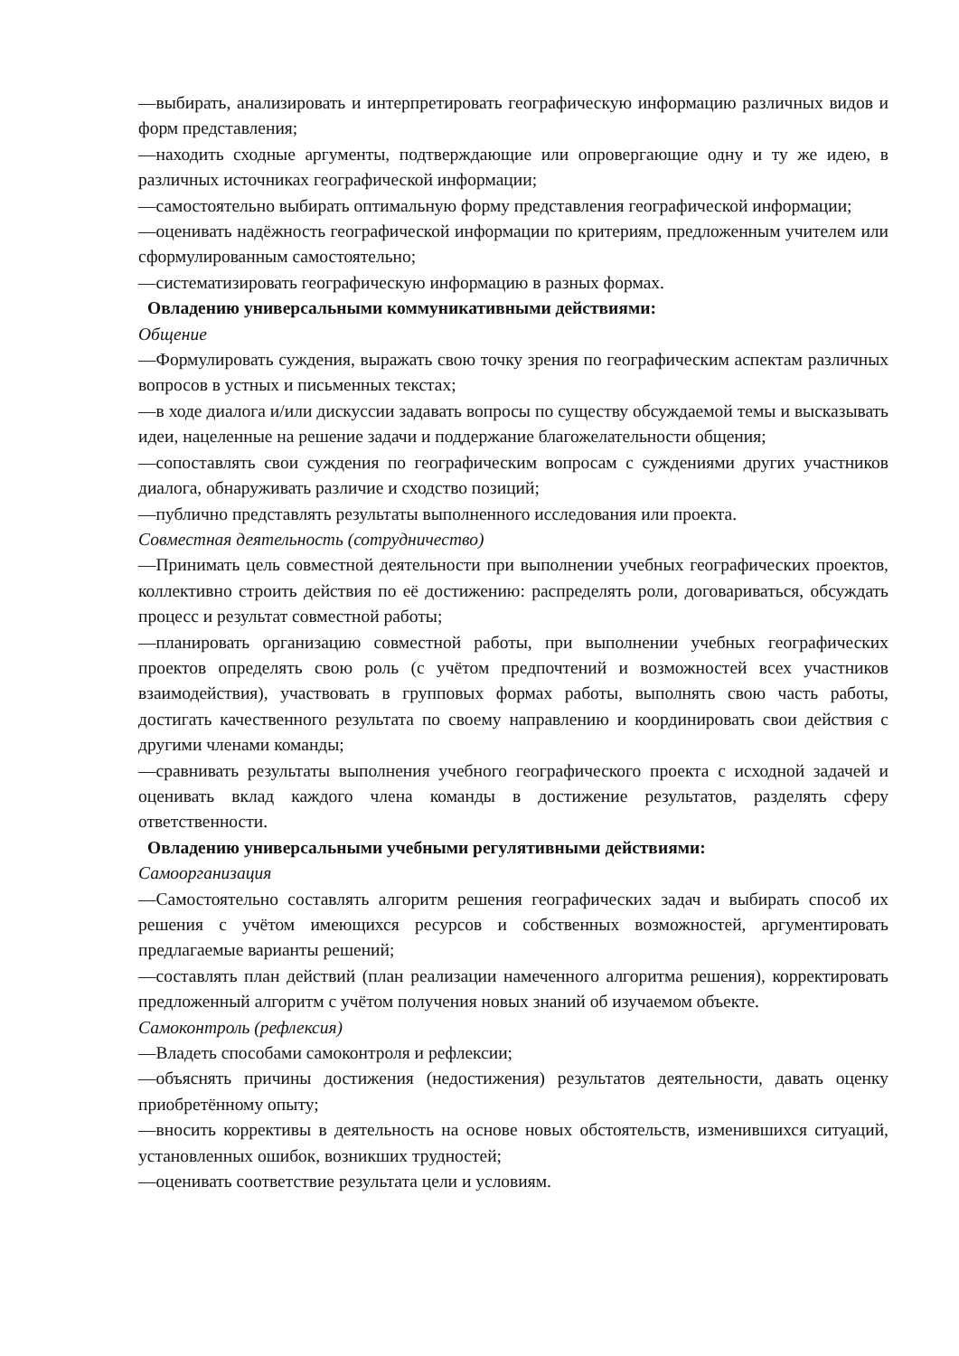—выбирать, анализировать и интерпретировать географическую информацию различных видов и форм представления;
—находить сходные аргументы, подтверждающие или опровергающие одну и ту же идею, в различных источниках географической информации;
—самостоятельно выбирать оптимальную форму представления географической информации;
—оценивать надёжность географической информации по критериям, предложенным учителем или сформулированным самостоятельно;
—систематизировать географическую информацию в разных формах.
Овладению универсальными коммуникативными действиями:
Общение
—Формулировать суждения, выражать свою точку зрения по географическим аспектам различных вопросов в устных и письменных текстах;
—в ходе диалога и/или дискуссии задавать вопросы по существу обсуждаемой темы и высказывать идеи, нацеленные на решение задачи и поддержание благожелательности общения;
—сопоставлять свои суждения по географическим вопросам с суждениями других участников диалога, обнаруживать различие и сходство позиций;
—публично представлять результаты выполненного исследования или проекта.
Совместная деятельность (сотрудничество)
—Принимать цель совместной деятельности при выполнении учебных географических проектов, коллективно строить действия по её достижению: распределять роли, договариваться, обсуждать процесс и результат совместной работы;
—планировать организацию совместной работы, при выполнении учебных географических проектов определять свою роль (с учётом предпочтений и возможностей всех участников взаимодействия), участвовать в групповых формах работы, выполнять свою часть работы, достигать качественного результата по своему направлению и координировать свои действия с другими членами команды;
—сравнивать результаты выполнения учебного географического проекта с исходной задачей и оценивать вклад каждого члена команды в достижение результатов, разделять сферу ответственности.
Овладению универсальными учебными регулятивными действиями:
Самоорганизация
—Самостоятельно составлять алгоритм решения географических задач и выбирать способ их решения с учётом имеющихся ресурсов и собственных возможностей, аргументировать предлагаемые варианты решений;
—составлять план действий (план реализации намеченного алгоритма решения), корректировать предложенный алгоритм с учётом получения новых знаний об изучаемом объекте.
Самоконтроль (рефлексия)
—Владеть способами самоконтроля и рефлексии;
—объяснять причины достижения (недостижения) результатов деятельности, давать оценку приобретённому опыту;
—вносить коррективы в деятельность на основе новых обстоятельств, изменившихся ситуаций, установленных ошибок, возникших трудностей;
—оценивать соответствие результата цели и условиям.